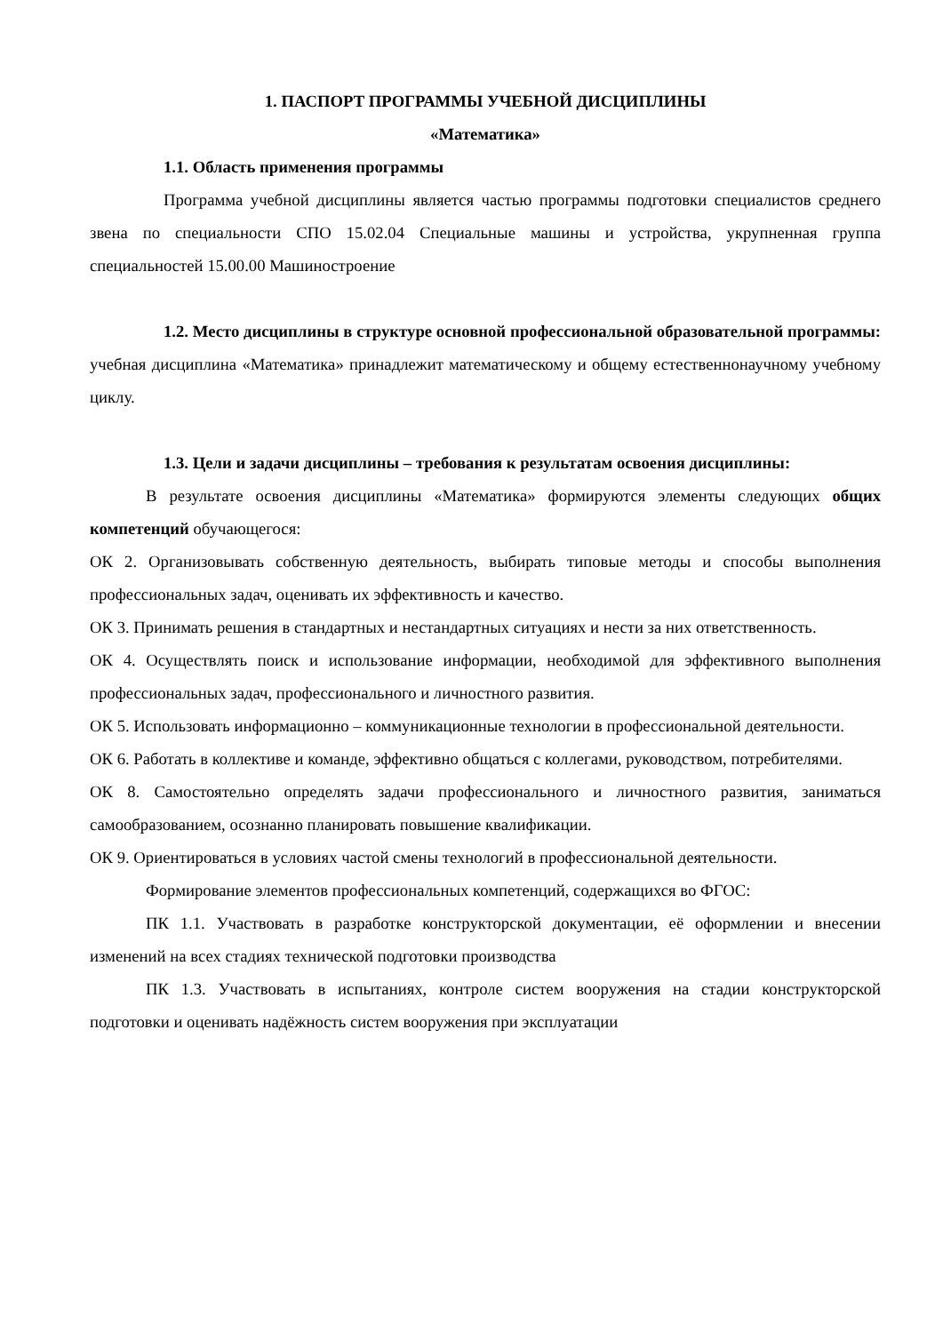1. ПАСПОРТ ПРОГРАММЫ УЧЕБНОЙ ДИСЦИПЛИНЫ
«Математика»
1.1. Область применения программы
Программа учебной дисциплины является частью программы подготовки специалистов среднего звена по специальности СПО 15.02.04 Специальные машины и устройства, укрупненная группа специальностей 15.00.00 Машиностроение
1.2. Место дисциплины в структуре основной профессиональной образовательной программы: учебная дисциплина «Математика» принадлежит математическому и общему естественнонаучному учебному циклу.
1.3. Цели и задачи дисциплины – требования к результатам освоения дисциплины:
В результате освоения дисциплины «Математика» формируются элементы следующих общих компетенций обучающегося:
ОК 2. Организовывать собственную деятельность, выбирать типовые методы и способы выполнения профессиональных задач, оценивать их эффективность и качество.
ОК 3. Принимать решения в стандартных и нестандартных ситуациях и нести за них ответственность.
ОК 4. Осуществлять поиск и использование информации, необходимой для эффективного выполнения профессиональных задач, профессионального и личностного развития.
ОК 5. Использовать информационно – коммуникационные технологии в профессиональной деятельности.
ОК 6. Работать в коллективе и команде, эффективно общаться с коллегами, руководством, потребителями.
ОК 8. Самостоятельно определять задачи профессионального и личностного развития, заниматься самообразованием, осознанно планировать повышение квалификации.
ОК 9. Ориентироваться в условиях частой смены технологий в профессиональной деятельности.
Формирование элементов профессиональных компетенций, содержащихся во ФГОС:
ПК 1.1. Участвовать в разработке конструкторской документации, её оформлении и внесении изменений на всех стадиях технической подготовки производства
ПК 1.3. Участвовать в испытаниях, контроле систем вооружения на стадии конструкторской подготовки и оценивать надёжность систем вооружения при эксплуатации